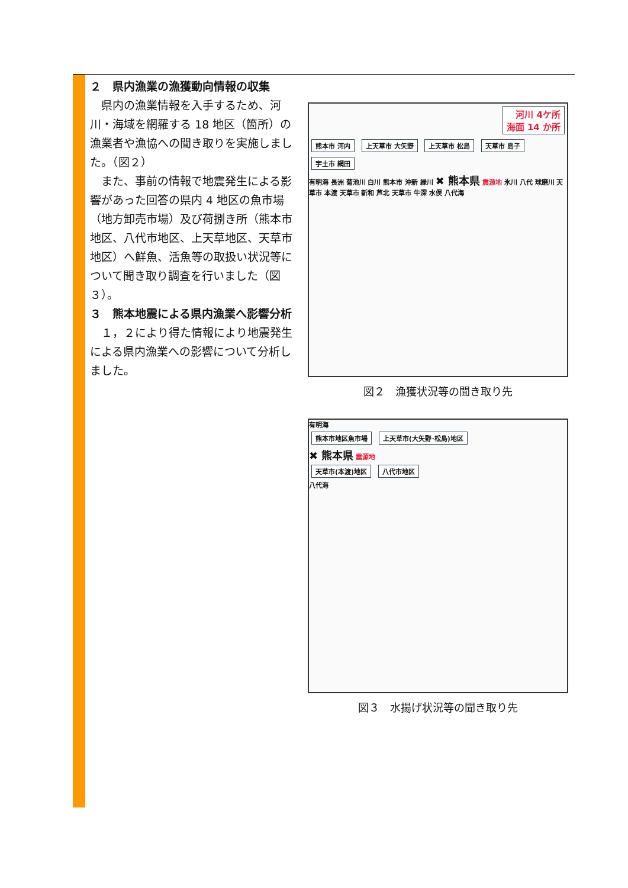２　県内漁業の漁獲動向情報の収集
　県内の漁業情報を入手するため、河川・海域を網羅する 18 地区（箇所）の漁業者や漁協への聞き取りを実施しました。（図２）
　また、事前の情報で地震発生による影響があった回答の県内 4 地区の魚市場（地方卸売市場）及び荷捌き所（熊本市地区、八代市地区、上天草地区、天草市地区）へ鮮魚、活魚等の取扱い状況等について聞き取り調査を行いました（図３）。
３　熊本地震による県内漁業へ影響分析
　１，２により得た情報により地震発生による県内漁業への影響について分析しました。
河川 4ケ所
海面 14 か所
熊本市 河内 上天草市 大矢野 上天草市 松島 天草市 島子 宇土市 網田
有明海 長洲 菊池川 白川 熊本市 沖新 緑川 ✖ 熊本県 震源地 氷川 八代 球磨川 天草市 本渡 天草市 新和 芦北 天草市 牛深 水俣 八代海
図２　漁獲状況等の聞き取り先
有明海
熊本市地区魚市場 上天草市(大矢野･松島)地区
✖ 熊本県 震源地
天草市(本渡)地区 八代市地区
八代海
図３　水揚げ状況等の聞き取り先